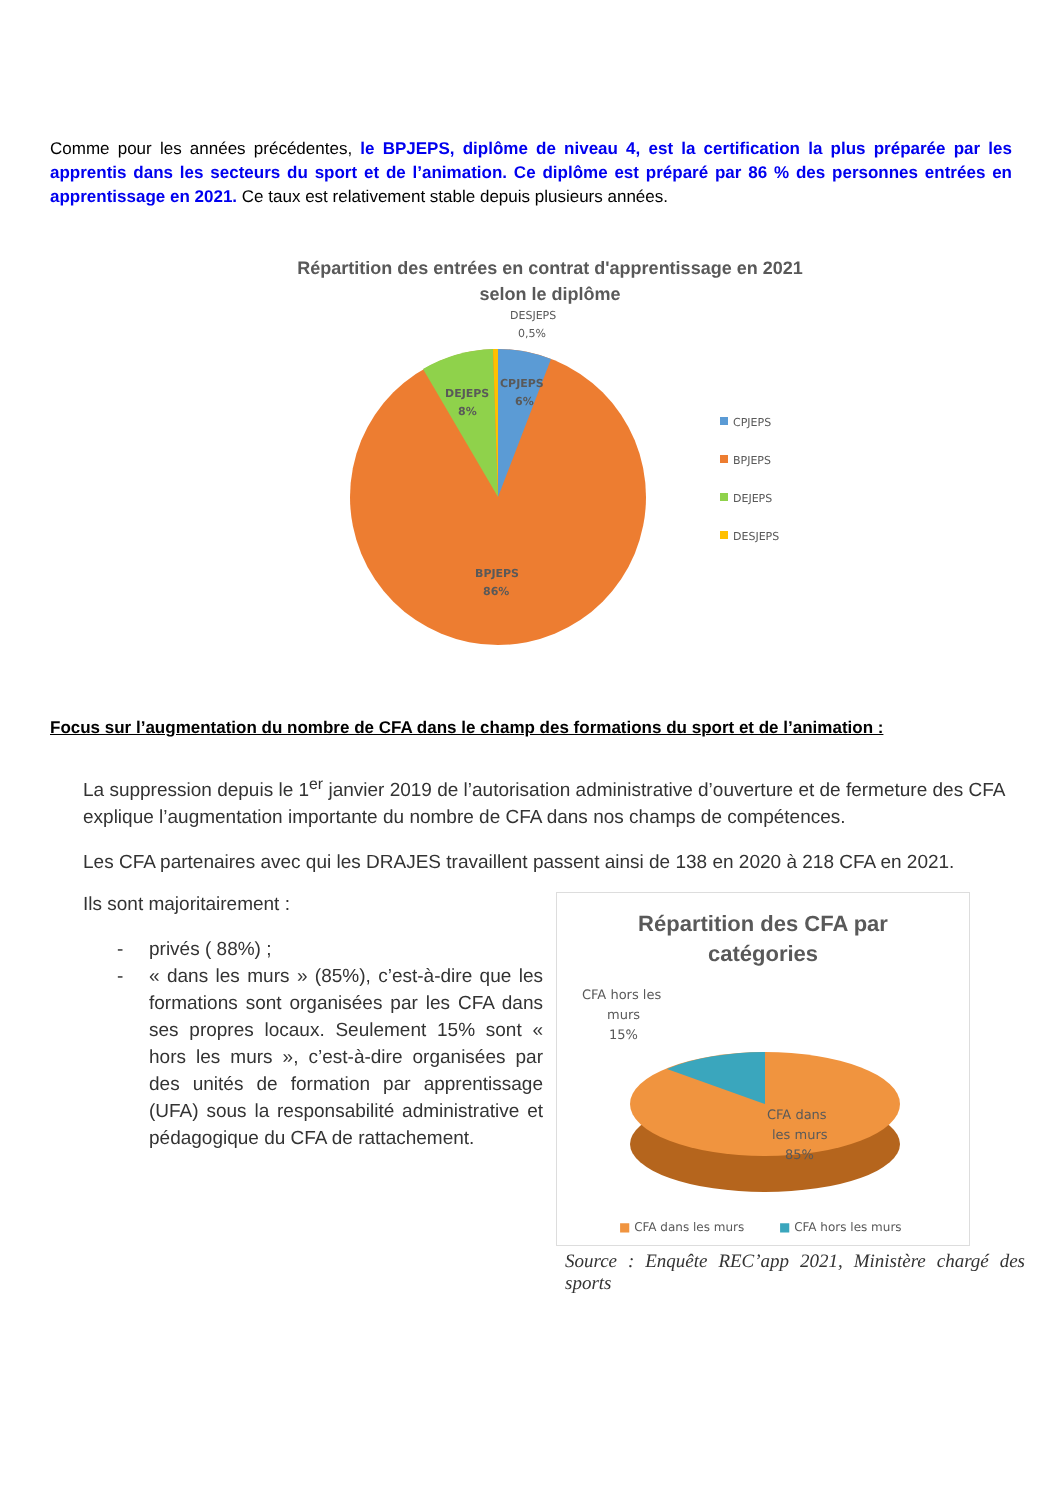Comme pour les années précédentes, le BPJEPS, diplôme de niveau 4, est la certification la plus préparée par les apprentis dans les secteurs du sport et de l’animation. Ce diplôme est préparé par 86 % des personnes entrées en apprentissage en 2021. Ce taux est relativement stable depuis plusieurs années.
Répartition des entrées en contrat d'apprentissage en 2021
selon le diplôme
DESJEPS
0,5%
CPJEPS
6%
DEJEPS
8%
BPJEPS
86%
CPJEPS
BPJEPS
DEJEPS
DESJEPS
Focus sur l’augmentation du nombre de CFA dans le champ des formations du sport et de l’animation :
La suppression depuis le 1<sup>er</sup> janvier 2019 de l’autorisation administrative d’ouverture et de fermeture des CFA explique l’augmentation importante du nombre de CFA dans nos champs de compétences.
Les CFA partenaires avec qui les DRAJES travaillent passent ainsi de 138 en 2020 à 218 CFA en 2021.
Ils sont majoritairement :
- privés ( 88%) ;
- « dans les murs » (85%), c’est-à-dire que les formations sont organisées par les CFA dans ses propres locaux. Seulement 15% sont « hors les murs », c’est-à-dire organisées par des unités de formation par apprentissage (UFA) sous la responsabilité administrative et pédagogique du CFA de rattachement.
Répartition des CFA par
catégories
CFA hors les
murs
15%
CFA dans
les murs
85%
■ CFA dans les murs
■ CFA hors les murs
Source : Enquête REC’app 2021, Ministère chargé des sports